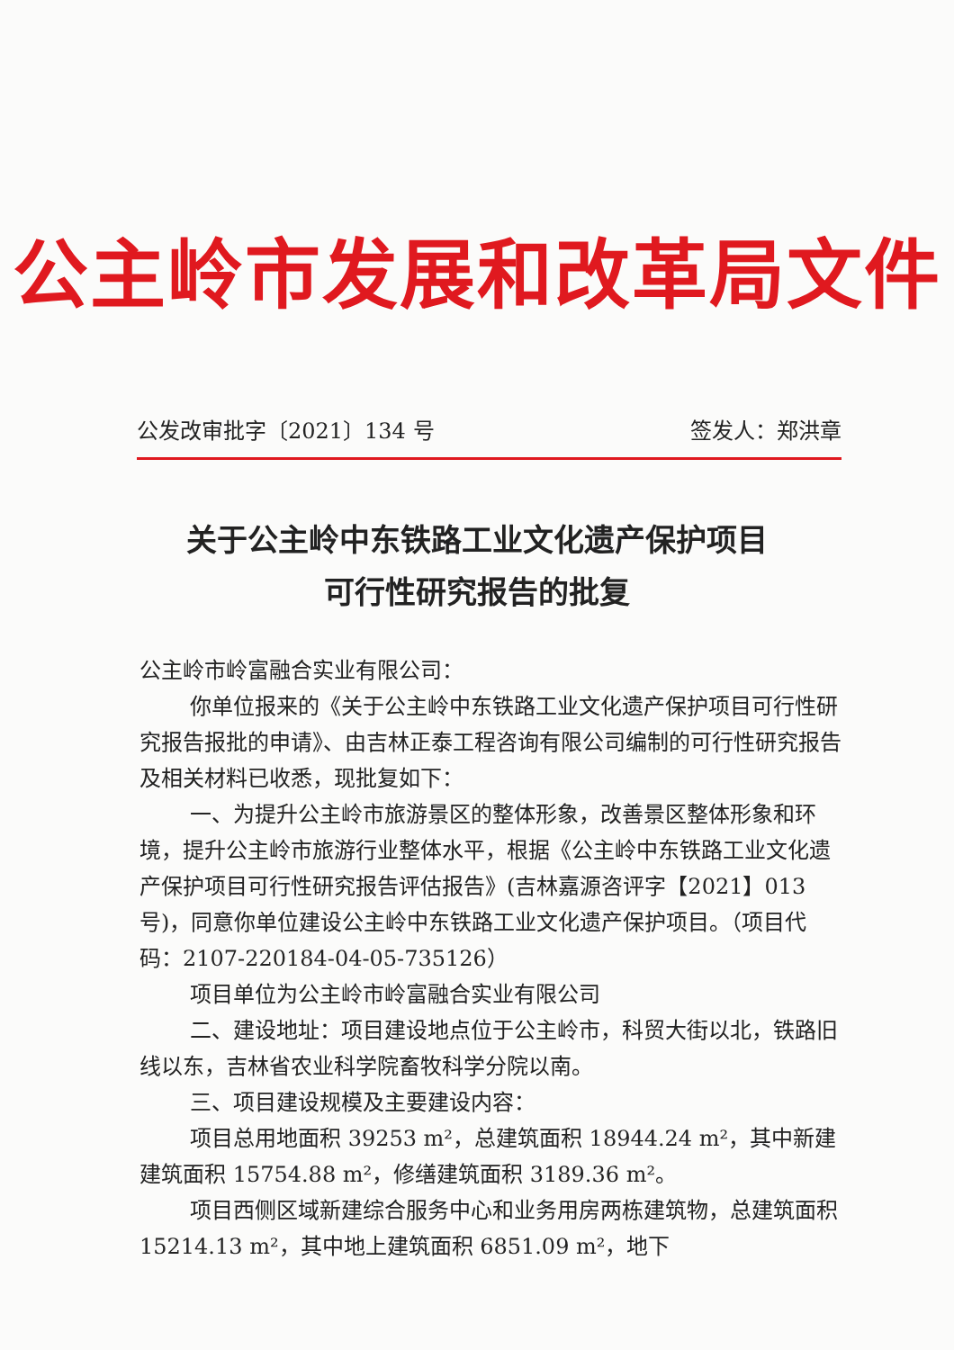公主岭市发展和改革局文件
公发改审批字〔2021〕134 号 签发人：郑洪章
关于公主岭中东铁路工业文化遗产保护项目
可行性研究报告的批复
公主岭市岭富融合实业有限公司：
你单位报来的《关于公主岭中东铁路工业文化遗产保护项目可行性研究报告报批的申请》、由吉林正泰工程咨询有限公司编制的可行性研究报告及相关材料已收悉，现批复如下：
一、为提升公主岭市旅游景区的整体形象，改善景区整体形象和环境，提升公主岭市旅游行业整体水平，根据《公主岭中东铁路工业文化遗产保护项目可行性研究报告评估报告》(吉林嘉源咨评字【2021】013 号)，同意你单位建设公主岭中东铁路工业文化遗产保护项目。（项目代码：2107-220184-04-05-735126）
项目单位为公主岭市岭富融合实业有限公司
二、建设地址：项目建设地点位于公主岭市，科贸大街以北，铁路旧线以东，吉林省农业科学院畜牧科学分院以南。
三、项目建设规模及主要建设内容：
项目总用地面积 39253 m²，总建筑面积 18944.24 m²，其中新建建筑面积 15754.88 m²，修缮建筑面积 3189.36 m²。
项目西侧区域新建综合服务中心和业务用房两栋建筑物，总建筑面积 15214.13 m²，其中地上建筑面积 6851.09 m²，地下